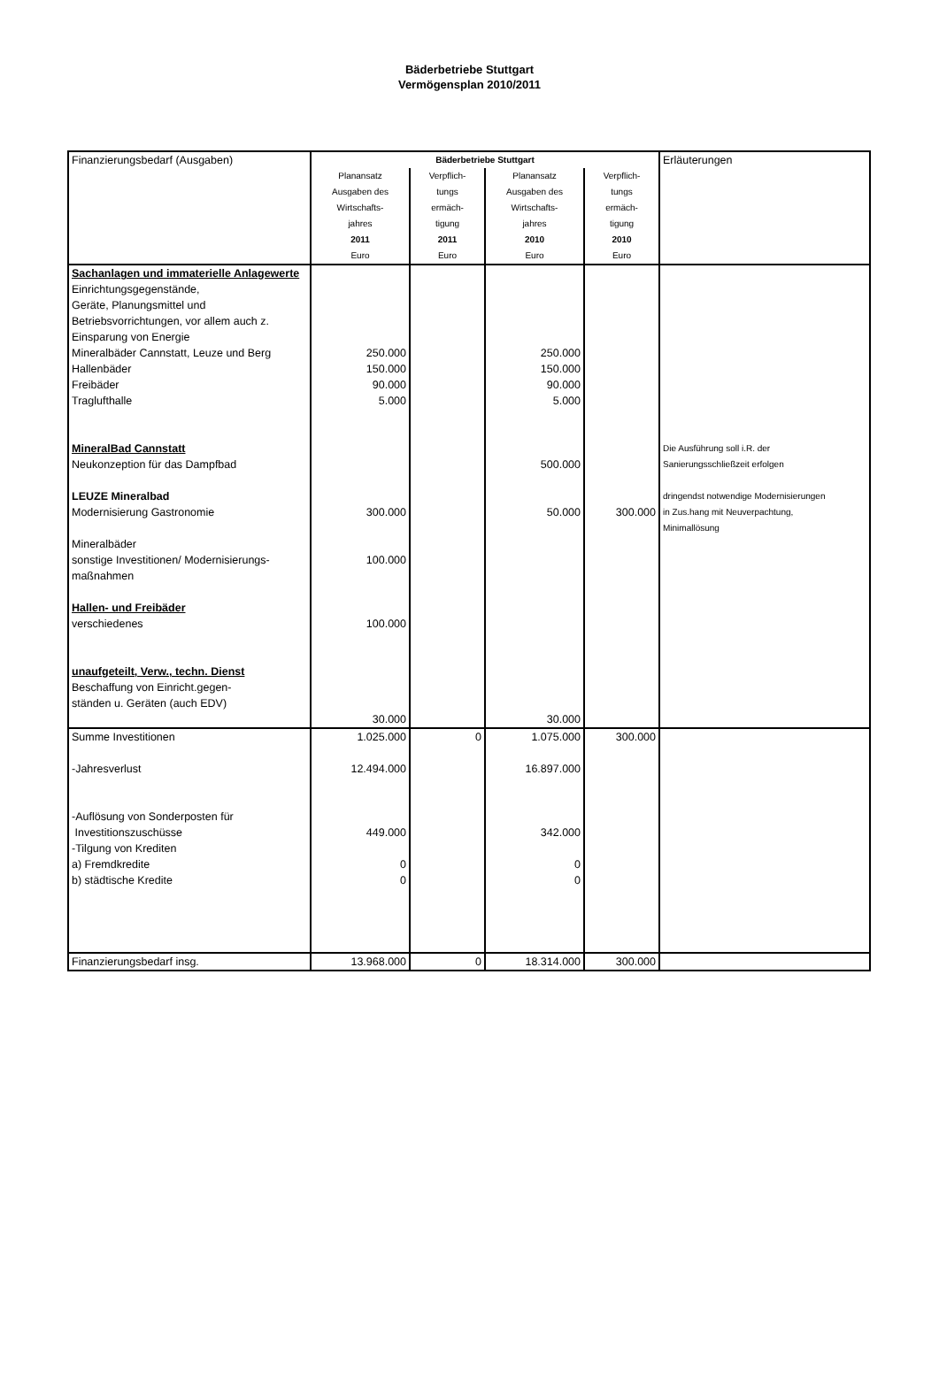Bäderbetriebe Stuttgart
Vermögensplan 2010/2011
| Finanzierungsbedarf (Ausgaben) | Bäderbetriebe Stuttgart | | | | Erläuterungen |
| | Planansatz Ausgaben des Wirtschafts- jahres 2011 Euro | Verpflich- tungs ermäch- tigung 2011 Euro | Planansatz Ausgaben des Wirtschafts- jahres 2010 Euro | Verpflich- tungs ermäch- tigung 2010 Euro | |
| Sachanlagen und immaterielle Anlagewerte Einrichtungsgegenstände, Geräte, Planungsmittel und Betriebsvorrichtungen, vor allem auch z. Einsparung von Energie Mineralbäder Cannstatt, Leuze und Berg Hallenbäder Freibäder Traglufthalle MineralBad Cannstatt Neukonzeption für das Dampfbad LEUZE Mineralbad Modernisierung Gastronomie Mineralbäder sonstige Investitionen/ Modernisierungs- maßnahmen Hallen- und Freibäder verschiedenes unaufgeteilt, Verw., techn. Dienst Beschaffung von Einricht.gegen- ständen u. Geräten (auch EDV) | 250.000 150.000 90.000 5.000 300.000 100.000 100.000 30.000 | | 250.000 150.000 90.000 5.000 500.000 50.000 30.000 | 300.000 | Die Ausführung soll i.R. der Sanierungsschließzeit erfolgen dringendst notwendige Modernisierungen in Zus.hang mit Neuverpachtung, Minimallösung |
| Summe Investitionen | 1.025.000 | 0 | 1.075.000 | 300.000 | |
| -Jahresverlust -Auflösung von Sonderposten für Investitionszuschüsse -Tilgung von Krediten a) Fremdkredite b) städtische Kredite | 12.494.000 449.000 0 0 | | 16.897.000 342.000 0 0 | | |
| Finanzierungsbedarf insg. | 13.968.000 | 0 | 18.314.000 | 300.000 | |